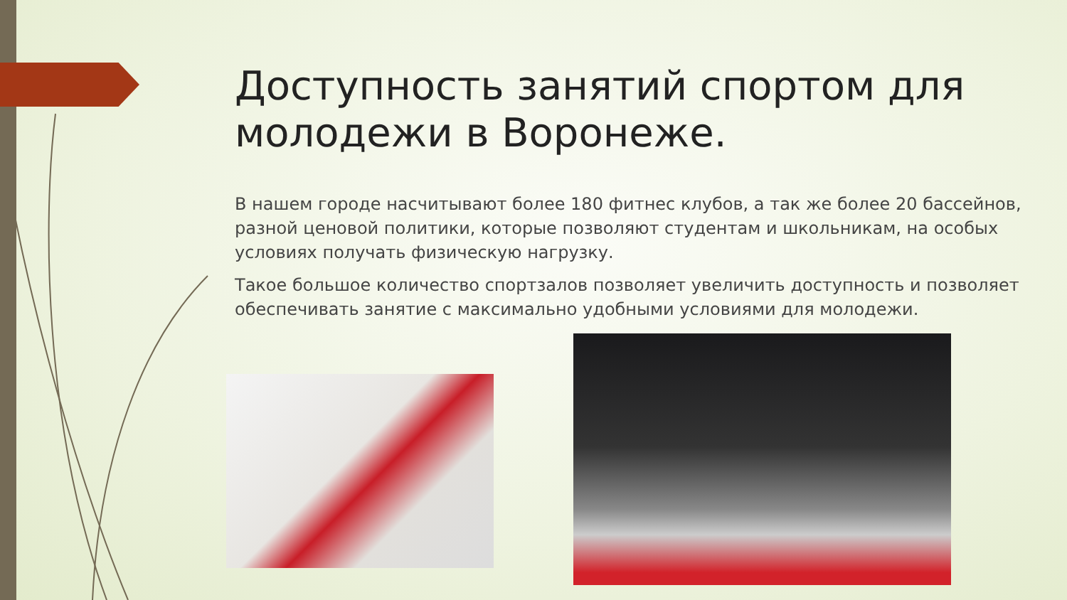Доступность занятий спортом для молодежи в Воронеже.
В нашем городе насчитывают более 180 фитнес клубов, а так же более 20 бассейнов, разной ценовой политики, которые позволяют студентам и школьникам, на особых условиях получать физическую нагрузку.
Такое большое количество спортзалов позволяет увеличить доступность и позволяет обеспечивать занятие с максимально удобными условиями для молодежи.